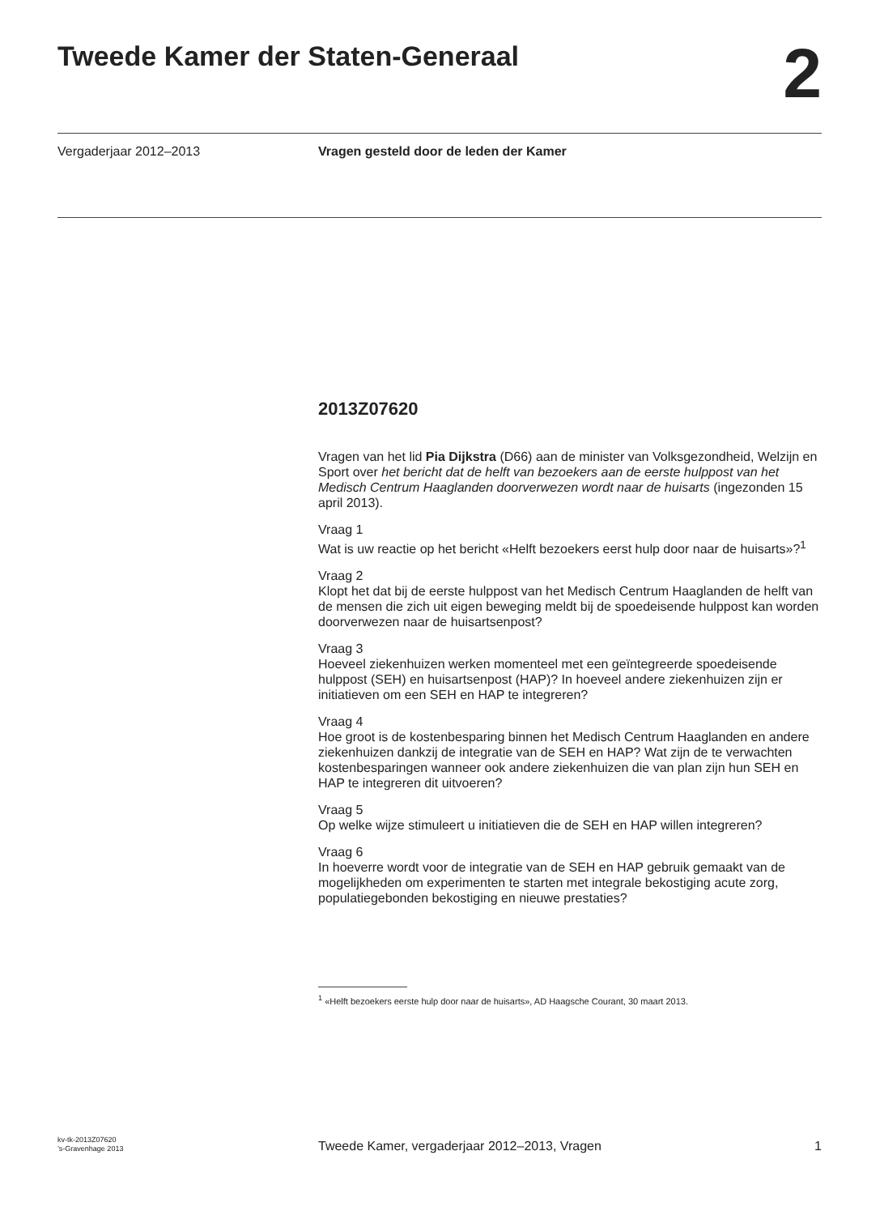Tweede Kamer der Staten-Generaal 2
Vergaderjaar 2012–2013 Vragen gesteld door de leden der Kamer
2013Z07620
Vragen van het lid Pia Dijkstra (D66) aan de minister van Volksgezondheid, Welzijn en Sport over het bericht dat de helft van bezoekers aan de eerste hulppost van het Medisch Centrum Haaglanden doorverwezen wordt naar de huisarts (ingezonden 15 april 2013).
Vraag 1
Wat is uw reactie op het bericht «Helft bezoekers eerst hulp door naar de huisarts»?<sup>1</sup>
Vraag 2
Klopt het dat bij de eerste hulppost van het Medisch Centrum Haaglanden de helft van de mensen die zich uit eigen beweging meldt bij de spoedeisende hulppost kan worden doorverwezen naar de huisartsenpost?
Vraag 3
Hoeveel ziekenhuizen werken momenteel met een geïntegreerde spoedeisende hulppost (SEH) en huisartsenpost (HAP)? In hoeveel andere ziekenhuizen zijn er initiatieven om een SEH en HAP te integreren?
Vraag 4
Hoe groot is de kostenbesparing binnen het Medisch Centrum Haaglanden en andere ziekenhuizen dankzij de integratie van de SEH en HAP? Wat zijn de te verwachten kostenbesparingen wanneer ook andere ziekenhuizen die van plan zijn hun SEH en HAP te integreren dit uitvoeren?
Vraag 5
Op welke wijze stimuleert u initiatieven die de SEH en HAP willen integreren?
Vraag 6
In hoeverre wordt voor de integratie van de SEH en HAP gebruik gemaakt van de mogelijkheden om experimenten te starten met integrale bekostiging acute zorg, populatiegebonden bekostiging en nieuwe prestaties?
<sup>1</sup> «Helft bezoekers eerste hulp door naar de huisarts», AD Haagsche Courant, 30 maart 2013.
kv-tk-2013Z07620
’s-Gravenhage 2013
Tweede Kamer, vergaderjaar 2012–2013, Vragen
1